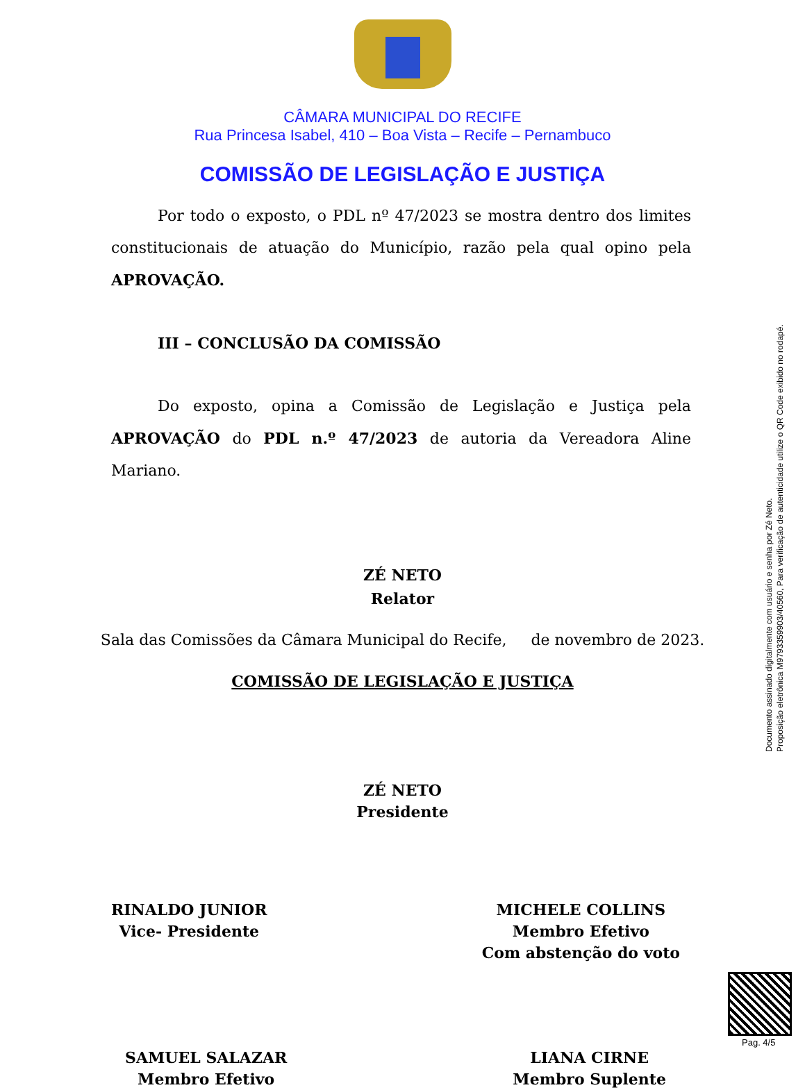CÂMARA MUNICIPAL DO RECIFE
Rua Princesa Isabel, 410 – Boa Vista – Recife – Pernambuco
COMISSÃO DE LEGISLAÇÃO E JUSTIÇA
Por todo o exposto, o PDL nº 47/2023 se mostra dentro dos limites constitucionais de atuação do Município, razão pela qual opino pela APROVAÇÃO.
III – CONCLUSÃO DA COMISSÃO
Do exposto, opina a Comissão de Legislação e Justiça pela APROVAÇÃO do PDL n.º 47/2023 de autoria da Vereadora Aline Mariano.
ZÉ NETO
Relator
Sala das Comissões da Câmara Municipal do Recife, de novembro de 2023.
COMISSÃO DE LEGISLAÇÃO E JUSTIÇA
ZÉ NETO
Presidente
RINALDO JUNIOR
Vice- Presidente
MICHELE COLLINS
Membro Efetivo
Com abstenção do voto
SAMUEL SALAZAR
Membro Efetivo
LIANA CIRNE
Membro Suplente
Documento assinado digitalmente com usuário e senha por Zé Neto.
Proposição eletrônica M9793359903/40560, Para verificação de autenticidade utilize o QR Code exibido no rodapé.
Pag. 4/5